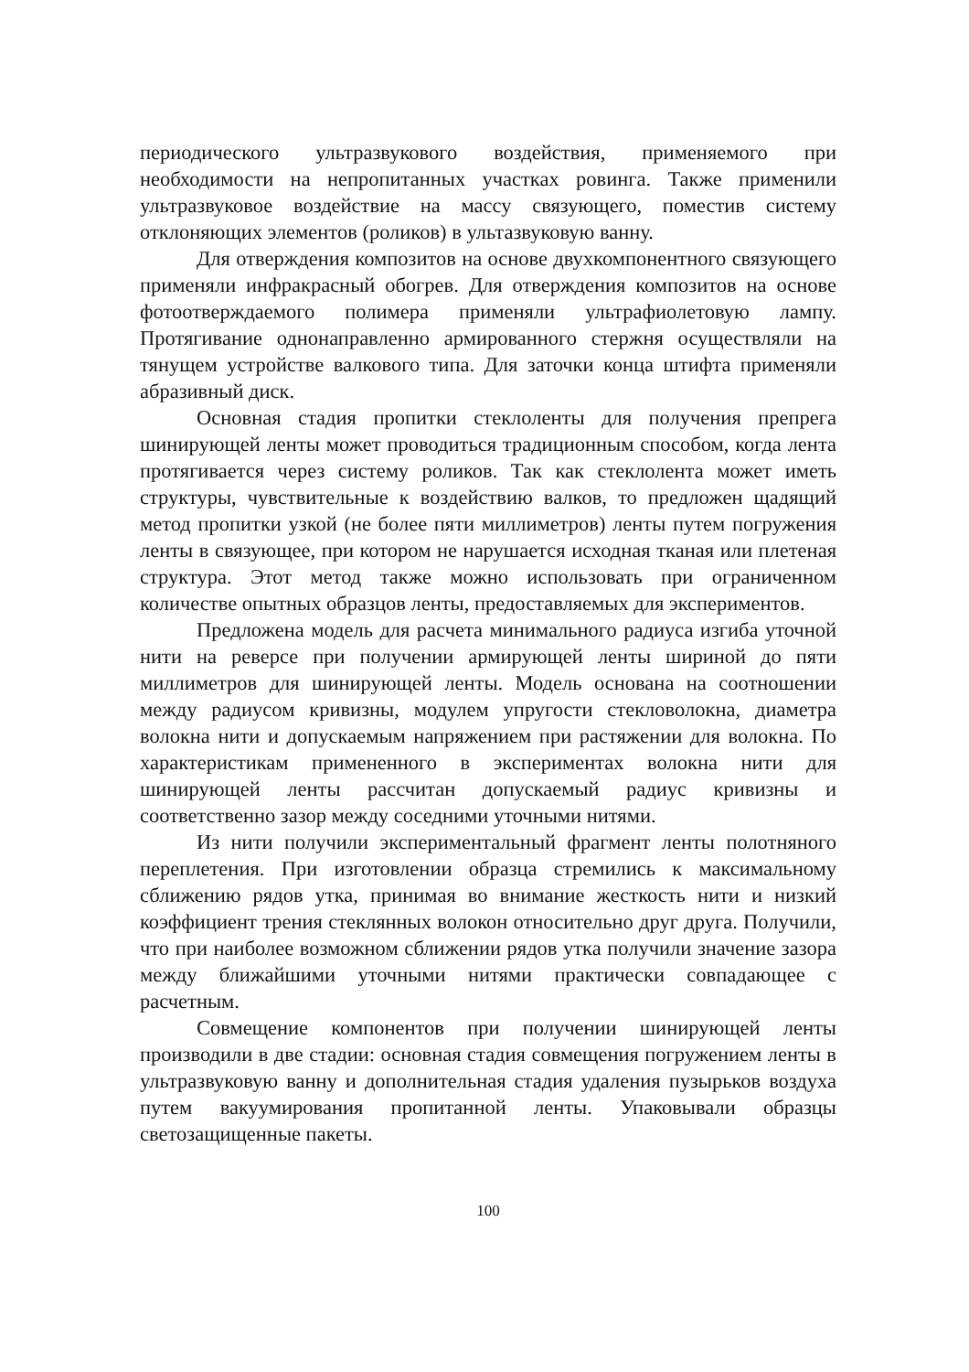периодического ультразвукового воздействия, применяемого при необходимости на непропитанных участках ровинга. Также применили ультразвуковое воздействие на массу связующего, поместив систему отклоняющих элементов (роликов) в ультазвуковую ванну.
Для отверждения композитов на основе двухкомпонентного связующего применяли инфракрасный обогрев. Для отверждения композитов на основе фотоотверждаемого полимера применяли ультрафиолетовую лампу. Протягивание однонаправленно армированного стержня осуществляли на тянущем устройстве валкового типа. Для заточки конца штифта применяли абразивный диск.
Основная стадия пропитки стеклоленты для получения препрега шинирующей ленты может проводиться традиционным способом, когда лента протягивается через систему роликов. Так как стеклолента может иметь структуры, чувствительные к воздействию валков, то предложен щадящий метод пропитки узкой (не более пяти миллиметров) ленты путем погружения ленты в связующее, при котором не нарушается исходная тканая или плетеная структура. Этот метод также можно использовать при ограниченном количестве опытных образцов ленты, предоставляемых для экспериментов.
Предложена модель для расчета минимального радиуса изгиба уточной нити на реверсе при получении армирующей ленты шириной до пяти миллиметров для шинирующей ленты. Модель основана на соотношении между радиусом кривизны, модулем упругости стекловолокна, диаметра волокна нити и допускаемым напряжением при растяжении для волокна. По характеристикам примененного в экспериментах волокна нити для шинирующей ленты рассчитан допускаемый радиус кривизны и соответственно зазор между соседними уточными нитями.
Из нити получили экспериментальный фрагмент ленты полотняного переплетения. При изготовлении образца стремились к максимальному сближению рядов утка, принимая во внимание жесткость нити и низкий коэффициент трения стеклянных волокон относительно друг друга. Получили, что при наиболее возможном сближении рядов утка получили значение зазора между ближайшими уточными нитями практически совпадающее с расчетным.
Совмещение компонентов при получении шинирующей ленты производили в две стадии: основная стадия совмещения погружением ленты в ультразвуковую ванну и дополнительная стадия удаления пузырьков воздуха путем вакуумирования пропитанной ленты. Упаковывали образцы светозащищенные пакеты.
100